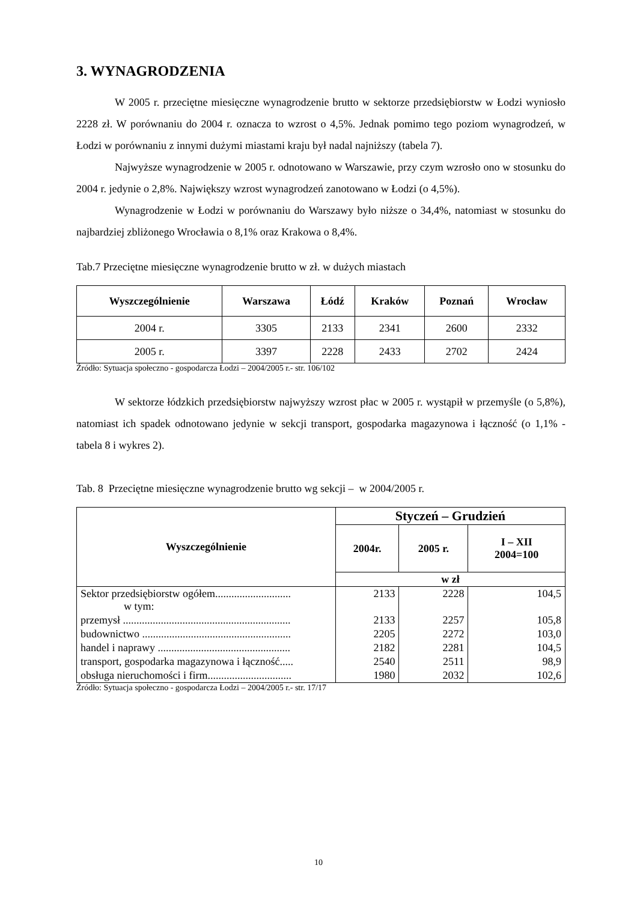3. WYNAGRODZENIA
W 2005 r. przeciętne miesięczne wynagrodzenie brutto w sektorze przedsiębiorstw w Łodzi wyniosło 2228 zł. W porównaniu do 2004 r. oznacza to wzrost o 4,5%. Jednak pomimo tego poziom wynagrodzeń, w Łodzi w porównaniu z innymi dużymi miastami kraju był nadal najniższy (tabela 7).
Najwyższe wynagrodzenie w 2005 r. odnotowano w Warszawie, przy czym wzrosło ono w stosunku do 2004 r. jedynie o 2,8%. Największy wzrost wynagrodzeń zanotowano w Łodzi (o 4,5%).
Wynagrodzenie w Łodzi w porównaniu do Warszawy było niższe o 34,4%, natomiast w stosunku do najbardziej zbliżonego Wrocławia o 8,1% oraz Krakowa o 8,4%.
Tab.7 Przeciętne miesięczne wynagrodzenie brutto w zł. w dużych miastach
| Wyszczególnienie | Warszawa | Łódź | Kraków | Poznań | Wrocław |
| --- | --- | --- | --- | --- | --- |
| 2004 r. | 3305 | 2133 | 2341 | 2600 | 2332 |
| 2005 r. | 3397 | 2228 | 2433 | 2702 | 2424 |
Źródło: Sytuacja społeczno - gospodarcza Łodzi – 2004/2005 r.- str. 106/102
W sektorze łódzkich przedsiębiorstw najwyższy wzrost płac w 2005 r. wystąpił w przemyśle (o 5,8%), natomiast ich spadek odnotowano jedynie w sekcji transport, gospodarka magazynowa i łączność (o 1,1% - tabela 8 i wykres 2).
Tab. 8 Przeciętne miesięczne wynagrodzenie brutto wg sekcji – w 2004/2005 r.
| Wyszczególnienie | Styczeń – Grudzień | | |
| --- | --- | --- | --- |
| | 2004r. | 2005 r. | I – XII 2004=100 |
| | w zł | | |
| Sektor przedsiębiorstw ogółem............................ w tym: | 2133 | 2228 | 104,5 |
| przemysł .............................................................. | 2133 | 2257 | 105,8 |
| budownictwo ....................................................... | 2205 | 2272 | 103,0 |
| handel i naprawy ................................................. | 2182 | 2281 | 104,5 |
| transport, gospodarka magazynowa i łączność..... | 2540 | 2511 | 98,9 |
| obsługa nieruchomości i firm............................... | 1980 | 2032 | 102,6 |
Źródło: Sytuacja społeczno - gospodarcza Łodzi – 2004/2005 r.- str. 17/17
10